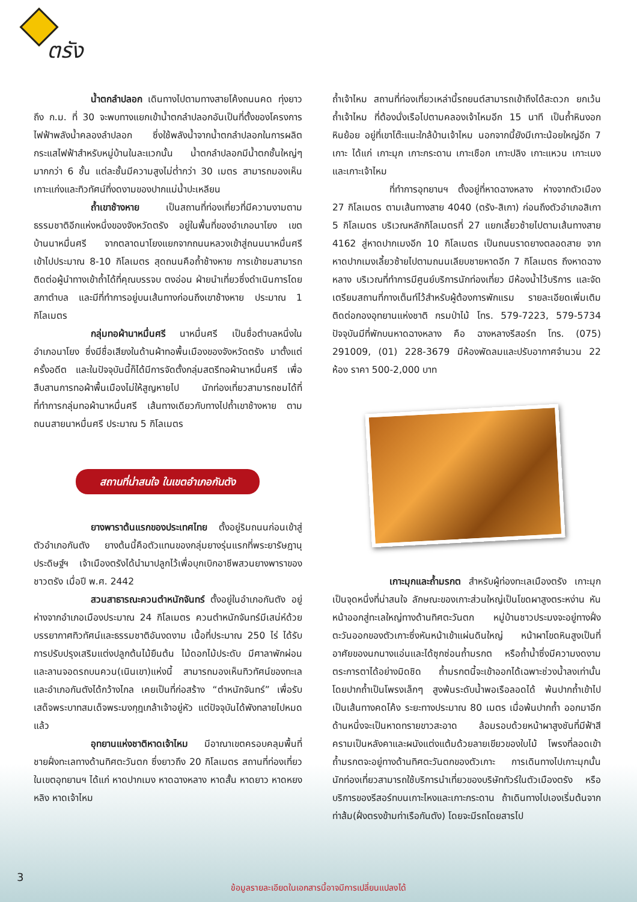ตรัง
น้ำตกลำปลอก เดินทางไปตามทางสายโค้งถนนคด ทุ่งยาว ถึง ก.ม. ที่ 30 จะพบทางแยกเข้าน้ำตกลำปลอกอันเป็นที่ตั้งของโครงการไฟฟ้าพลังน้ำคลองลำปลอก ซึ่งใช้พลังน้ำจากน้ำตกลำปลอกในการผลิตกระแสไฟฟ้าสำหรับหมู่บ้านในละแวกนั้น น้ำตกลำปลอกมีน้ำตกชั้นใหญ่ๆมากกว่า 6 ชั้น แต่ละชั้นมีความสูงไม่ต่ำกว่า 30 เมตร สามารถมองเห็นเกาะแก่งและทิวทัศน์ที่งดงามของปากแม่น้ำปะเหลียน
ถ้ำเขาช้างหาย เป็นสถานที่ท่องเที่ยวที่มีความงามตามธรรมชาติอีกแห่งหนึ่งของจังหวัดตรัง อยู่ในพื้นที่ของอำเภอนาโยง เขตบ้านนาหมื่นศรี จากตลาดนาโยงแยกจากถนนหลวงเข้าสู่ถนนนาหมื่นศรีเข้าไปประมาณ 8-10 กิโลเมตร สุดถนนคือถ้ำช้างหาย การเข้าชมสามารถติดต่อผู้นำทางเข้าถ้ำได้ที่คุณบรรจบ ตงอ่อน ฝ่ายนำเที่ยวซึ่งดำเนินการโดยสภาตำบล และมีที่ทำการอยู่บนเส้นทางก่อนถึงเขาช้างหาย ประมาณ 1 กิโลเมตร
กลุ่มทอผ้านาหมื่นศรี นาหมื่นศรี เป็นชื่อตำบลหนึ่งในอำเภอนาโยง ซึ่งมีชื่อเสียงในด้านผ้าทอพื้นเมืองของจังหวัดตรัง มาตั้งแต่ครั้งอดีต และในปัจจุบันนี้ก็ได้มีการจัดตั้งกลุ่มสตรีทอผ้านาหมื่นศรี เพื่อสืบสานการทอผ้าพื้นเมืองไม่ให้สูญหายไป นักท่องเที่ยวสามารถชมได้ที่ที่ทำการกลุ่มทอผ้านาหมื่นศรี เส้นทางเดียวกับทางไปถ้ำเขาช้างหาย ตามถนนสายนาหมื่นศรี ประมาณ 5 กิโลเมตร
สถานที่น่าสนใจ ในเขตอำเภอกันตัง
ยางพาราต้นแรกของประเทศไทย ตั้งอยู่ริมถนนก่อนเข้าสู่ตัวอำเภอกันตัง ยางต้นนี้คือตัวแทนของกลุ่มยางรุ่นแรกที่พระยารัษฎานุประดิษฐ์ฯ เจ้าเมืองตรังได้นำมาปลูกไว้เพื่อบุกเบิกอาชีพสวนยางพาราของชาวตรัง เมื่อปี พ.ศ. 2442
สวนสาธารณะควนตำหนักจันทร์ ตั้งอยู่ในอำเภอกันตัง อยู่ห่างจากอำเภอเมืองประมาณ 24 กิโลเมตร ควนตำหนักจันทร์มีเสน่ห์ด้วยบรรยากาศทิวทัศน์และธรรมชาติอันงดงาม เนื้อที่ประมาณ 250 ไร่ ได้รับการปรับปรุงเสริมแต่งปลูกต้นไม้ยืนต้น ไม้ดอกไม้ประดับ มีศาลาพักผ่อนและลานจอดรถบนควน(เนินเขา)แห่งนี้ สามารถมองเห็นทิวทัศน์ของทะเล และอำเภอกันตังได้กว้างไกล เคยเป็นที่ก่อสร้าง “ตำหนักจันทร์” เพื่อรับเสด็จพระบาทสมเด็จพระมงกุฎเกล้าเจ้าอยู่หัว แต่ปัจจุบันได้พังทลายไปหมดแล้ว
อุทยานแห่งชาติหาดเจ้าไหม มีอาณาเขตครอบคลุมพื้นที่ชายฝั่งทะเลทางด้านทิศตะวันตก ซึ่งยาวถึง 20 กิโลเมตร สถานที่ท่องเที่ยวในเขตอุทยานฯ ได้แก่ หาดปากเมง หาดฉางหลาง หาดสั้น หาดยาว หาดหยงหลิง หาดเจ้าไหม
ถ้ำเจ้าไหม สถานที่ท่องเที่ยวเหล่านี้รถยนต์สามารถเข้าถึงได้สะดวก ยกเว้นถ้ำเจ้าไหม ที่ต้องนั่งเรือไปตามคลองเจ้าไหมอีก 15 นาที เป็นถ้ำหินงอกหินย้อย อยู่ที่เขาโต๊ะแนะใกล้บ้านเจ้าไหม นอกจากนี้ยังมีเกาะน้อยใหญ่อีก 7 เกาะ ได้แก่ เกาะมุก เกาะกระดาน เกาะเชือก เกาะปลิง เกาะแหวน เกาะเมง และเกาะเจ้าไหม
ที่ทำการอุทยานฯ ตั้งอยู่ที่หาดฉางหลาง ห่างจากตัวเมือง 27 กิโลเมตร ตามเส้นทางสาย 4040 (ตรัง-สิเกา) ก่อนถึงตัวอำเภอสิเกา 5 กิโลเมตร บริเวณหลักกิโลเมตรที่ 27 แยกเลี้ยวซ้ายไปตามเส้นทางสาย 4162 สู่หาดปากเมงอีก 10 กิโลเมตร เป็นถนนราดยางตลอดสาย จากหาดปากเมงเลี้ยวซ้ายไปตามถนนเลียบชายหาดอีก 7 กิโลเมตร ถึงหาดฉางหลาง บริเวณที่ทำการมีศูนย์บริการนักท่องเที่ยว มีห้องน้ำไว้บริการ และจัดเตรียมสถานที่กางเต็นท์ไว้สำหรับผู้ต้องการพักแรม รายละเอียดเพิ่มเติมติดต่อกองอุทยานแห่งชาติ กรมป่าไม้ โทร. 579-7223, 579-5734 ปัจจุบันมีที่พักบนหาดฉางหลาง คือ ฉางหลางรีสอร์ท โทร. (075) 291009, (01) 228-3679 มีห้องพัดลมและปรับอากาศจำนวน 22 ห้อง ราคา 500-2,000 บาท
เกาะมุกและถ้ำมรกต สำหรับผู้ท่องทะเลเมืองตรัง เกาะมุกเป็นจุดหนึ่งที่น่าสนใจ ลักษณะของเกาะส่วนใหญ่เป็นโขดผาสูงตระหง่าน หันหน้าออกสู่ทะเลใหญ่ทางด้านทิศตะวันตก หมู่บ้านชาวประมงจะอยู่ทางฝั่งตะวันออกของตัวเกาะซึ่งหันหน้าเข้าแผ่นดินใหญ่ หน้าผาโขดหินสูงเป็นที่อาศัยของนกนางแอ่นและได้ซุกซ่อนถ้ำมรกต หรือถ้ำน้ำซึ่งมีความงดงามตระการตาได้อย่างมิดชิด ถ้ำมรกตนี้จะเข้าออกได้เฉพาะช่วงน้ำลงเท่านั้น โดยปากถ้ำเป็นโพรงเล็กๆ สูงพ้นระดับน้ำพอเรือลอดได้ พ้นปากถ้ำเข้าไปเป็นเส้นทางคดโค้ง ระยะทางประมาณ 80 เมตร เมื่อพ้นปากถ้ำ ออกมาอีกด้านหนึ่งจะเป็นหาดทรายขาวสะอาด ล้อมรอบด้วยหน้าผาสูงชันที่มีฟ้าสีครามเป็นหลังคาและผนังแต่งแต้มด้วยลายเขียวของใบไม้ โพรงที่ลอดเข้าถ้ำมรกตจะอยู่ทางด้านทิศตะวันตกของตัวเกาะ การเดินทางไปเกาะมุกนั้น นักท่องเที่ยวสามารถใช้บริการนำเที่ยวของบริษัททัวร์ในตัวเมืองตรัง หรือบริการของรีสอร์ทบนเกาะไหงและเกาะกระดาน ถ้าเดินทางไปเองเริ่มต้นจากท่าส้ม(ฝั่งตรงข้ามท่าเรือกันตัง) โดยจะมีรถโดยสารไป
3
ข้อมูลรายละเอียดในเอกสารนี้อาจมีการเปลี่ยนแปลงได้